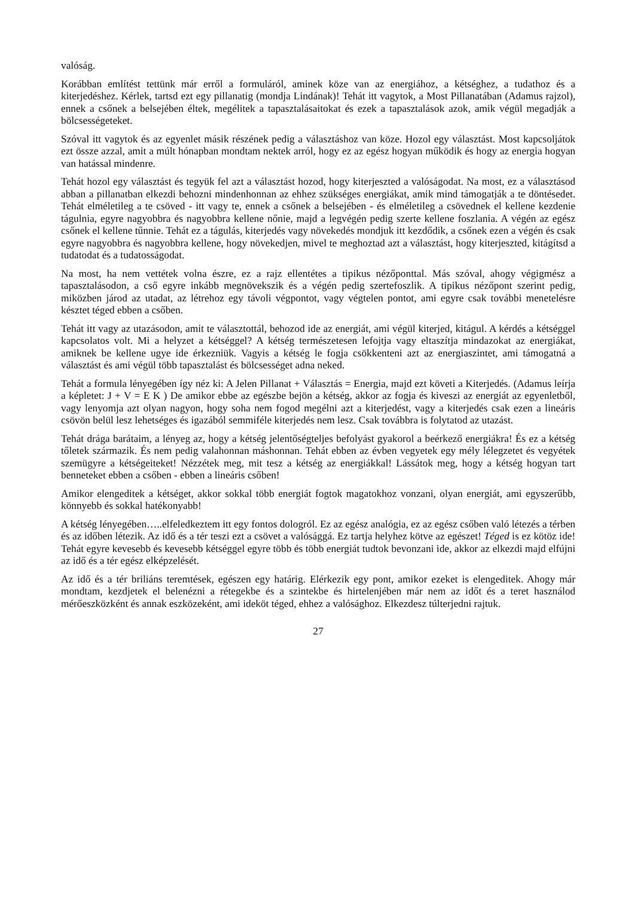valóság.
Korábban említést tettünk már erről a formuláról, aminek köze van az energiához, a kétséghez, a tudathoz és a kiterjedéshez. Kérlek, tartsd ezt egy pillanatig (mondja Lindának)! Tehát itt vagytok, a Most Pillanatában (Adamus rajzol), ennek a csőnek a belsejében éltek, megélitek a tapasztalásaitokat és ezek a tapasztalások azok, amik végül megadják a bölcsességeteket.
Szóval itt vagytok és az egyenlet másik részének pedig a választáshoz van köze. Hozol egy választást. Most kapcsoljátok ezt össze azzal, amit a múlt hónapban mondtam nektek arról, hogy ez az egész hogyan működik és hogy az energia hogyan van hatással mindenre.
Tehát hozol egy választást és tegyük fel azt a választást hozod, hogy kiterjeszted a valóságodat. Na most, ez a választásod abban a pillanatban elkezdi behozni mindenhonnan az ehhez szükséges energiákat, amik mind támogatják a te döntésedet. Tehát elméletileg a te csöved - itt vagy te, ennek a csőnek a belsejében - és elméletileg a csövednek el kellene kezdenie tágulnia, egyre nagyobbra és nagyobbra kellene nőnie, majd a legvégén pedig szerte kellene foszlania. A végén az egész csőnek el kellene tűnnie. Tehát ez a tágulás, kiterjedés vagy növekedés mondjuk itt kezdődik, a csőnek ezen a végén és csak egyre nagyobbra és nagyobbra kellene, hogy növekedjen, mivel te meghoztad azt a választást, hogy kiterjeszted, kitágítsd a tudatodat és a tudatosságodat.
Na most, ha nem vettétek volna észre, ez a rajz ellentétes a tipikus nézőponttal. Más szóval, ahogy végigmész a tapasztalásodon, a cső egyre inkább megnövekszik és a végén pedig szertefoszlik. A tipikus nézőpont szerint pedig, miközben járod az utadat, az létrehoz egy távoli végpontot, vagy végtelen pontot, ami egyre csak további menetelésre késztet téged ebben a csőben.
Tehát itt vagy az utazásodon, amit te választottál, behozod ide az energiát, ami végül kiterjed, kitágul. A kérdés a kétséggel kapcsolatos volt. Mi a helyzet a kétséggel? A kétség természetesen lefojtja vagy eltaszítja mindazokat az energiákat, amiknek be kellene ugye ide érkezniük. Vagyis a kétség le fogja csökkenteni azt az energiaszintet, ami támogatná a választást és ami végül több tapasztalást és bölcsességet adna neked.
Tehát a formula lényegében így néz ki: A Jelen Pillanat + Választás = Energia, majd ezt követi a Kiterjedés. (Adamus leírja a képletet: J + V = E K ) De amikor ebbe az egészbe bejön a kétség, akkor az fogja és kiveszi az energiát az egyenletből, vagy lenyomja azt olyan nagyon, hogy soha nem fogod megélni azt a kiterjedést, vagy a kiterjedés csak ezen a lineáris csövön belül lesz lehetséges és igazából semmiféle kiterjedés nem lesz. Csak továbbra is folytatod az utazást.
Tehát drága barátaim, a lényeg az, hogy a kétség jelentőségteljes befolyást gyakorol a beérkező energiákra! És ez a kétség tőletek származik. És nem pedig valahonnan máshonnan. Tehát ebben az évben vegyetek egy mély lélegzetet és vegyétek szemügyre a kétségeiteket! Nézzétek meg, mit tesz a kétség az energiákkal! Lássátok meg, hogy a kétség hogyan tart benneteket ebben a csőben - ebben a lineáris csőben!
Amikor elengeditek a kétséget, akkor sokkal több energiát fogtok magatokhoz vonzani, olyan energiát, ami egyszerűbb, könnyebb és sokkal hatékonyabb!
A kétség lényegében…..elfeledkeztem itt egy fontos dologról. Ez az egész analógia, ez az egész csőben való létezés a térben és az időben létezik. Az idő és a tér teszi ezt a csövet a valósággá. Ez tartja helyhez kötve az egészet! Téged is ez kötöz ide! Tehát egyre kevesebb és kevesebb kétséggel egyre több és több energiát tudtok bevonzani ide, akkor az elkezdi majd elfújni az idő és a tér egész elképzelését.
Az idő és a tér briliáns teremtések, egészen egy határig. Elérkezik egy pont, amikor ezeket is elengeditek. Ahogy már mondtam, kezdjetek el belenézni a rétegekbe és a szintekbe és hirtelenjében már nem az időt és a teret használod mérőeszközként és annak eszközeként, ami ideköt téged, ehhez a valósághoz. Elkezdesz túlterjedni rajtuk.
27